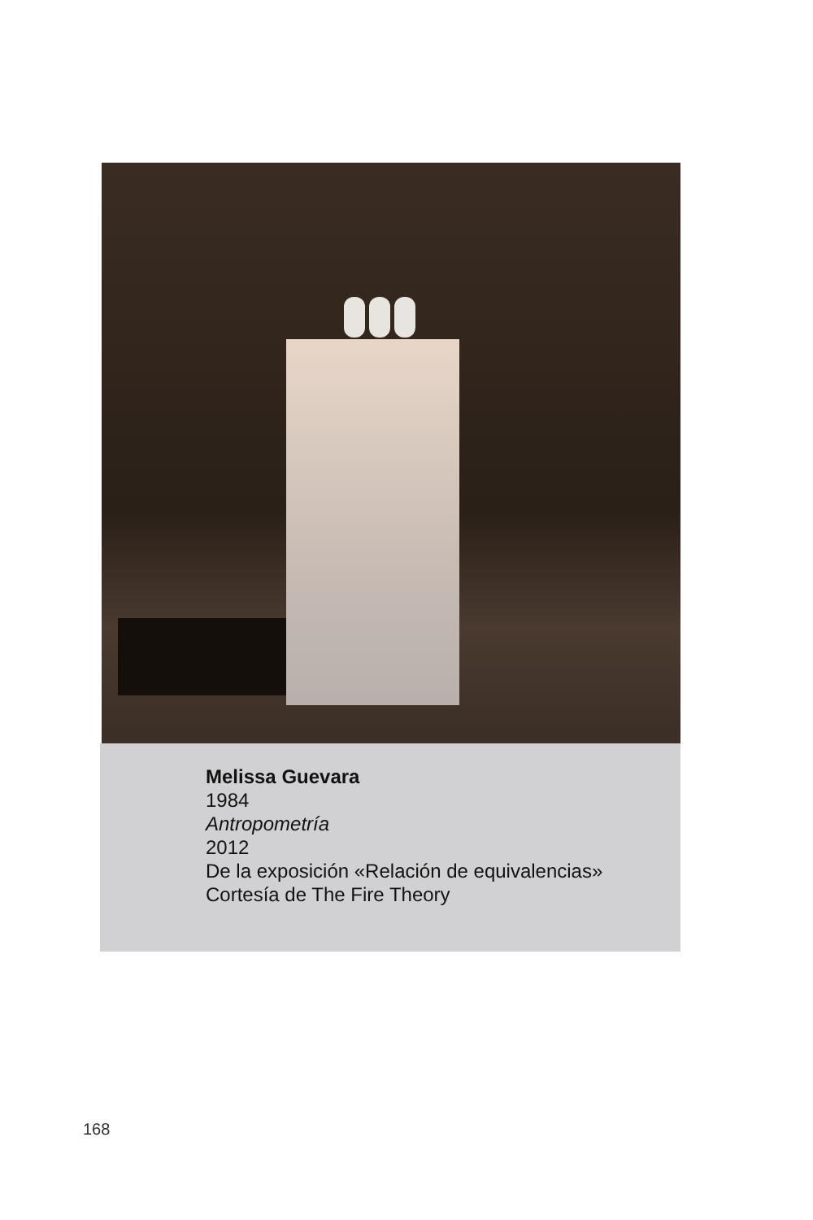Melissa Guevara
1984
Antropometría
2012
De la exposición «Relación de equivalencias»
Cortesía de The Fire Theory
168